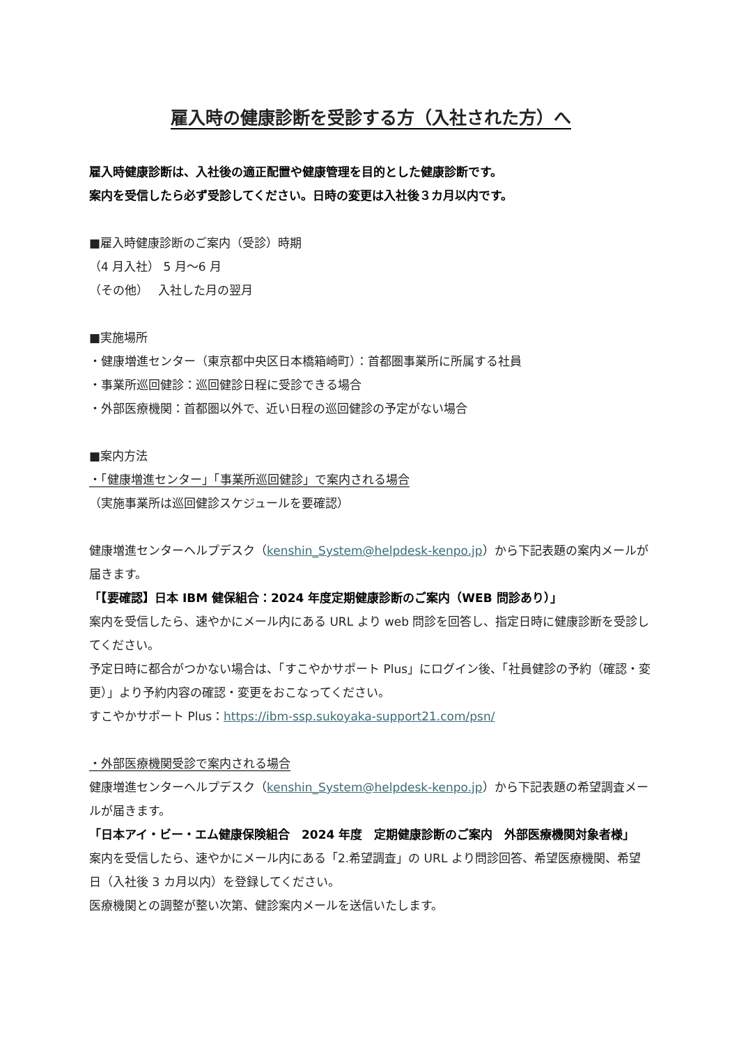雇入時の健康診断を受診する方（入社された方）へ
雇入時健康診断は、入社後の適正配置や健康管理を目的とした健康診断です。
案内を受信したら必ず受診してください。日時の変更は入社後３カ月以内です。
■雇入時健康診断のご案内（受診）時期
（4 月入社） 5 月～6 月
（その他）　 入社した月の翌月
■実施場所
・健康増進センター（東京都中央区日本橋箱崎町）：首都圏事業所に所属する社員
・事業所巡回健診：巡回健診日程に受診できる場合
・外部医療機関：首都圏以外で、近い日程の巡回健診の予定がない場合
■案内方法
・「健康増進センター」「事業所巡回健診」で案内される場合
（実施事業所は巡回健診スケジュールを要確認）
健康増進センターヘルプデスク（kenshin_System@helpdesk-kenpo.jp）から下記表題の案内メールが届きます。
「【要確認】日本 IBM 健保組合：2024 年度定期健康診断のご案内（WEB 問診あり）」
案内を受信したら、速やかにメール内にある URL より web 問診を回答し、指定日時に健康診断を受診してください。
予定日時に都合がつかない場合は、「すこやかサポート Plus」にログイン後、「社員健診の予約（確認・変更）」より予約内容の確認・変更をおこなってください。
すこやかサポート Plus：https://ibm-ssp.sukoyaka-support21.com/psn/
・外部医療機関受診で案内される場合
健康増進センターヘルプデスク（kenshin_System@helpdesk-kenpo.jp）から下記表題の希望調査メールが届きます。
「日本アイ・ビー・エム健康保険組合　2024 年度　定期健康診断のご案内　外部医療機関対象者様」
案内を受信したら、速やかにメール内にある「2.希望調査」の URL より問診回答、希望医療機関、希望日（入社後 3 カ月以内）を登録してください。
医療機関との調整が整い次第、健診案内メールを送信いたします。